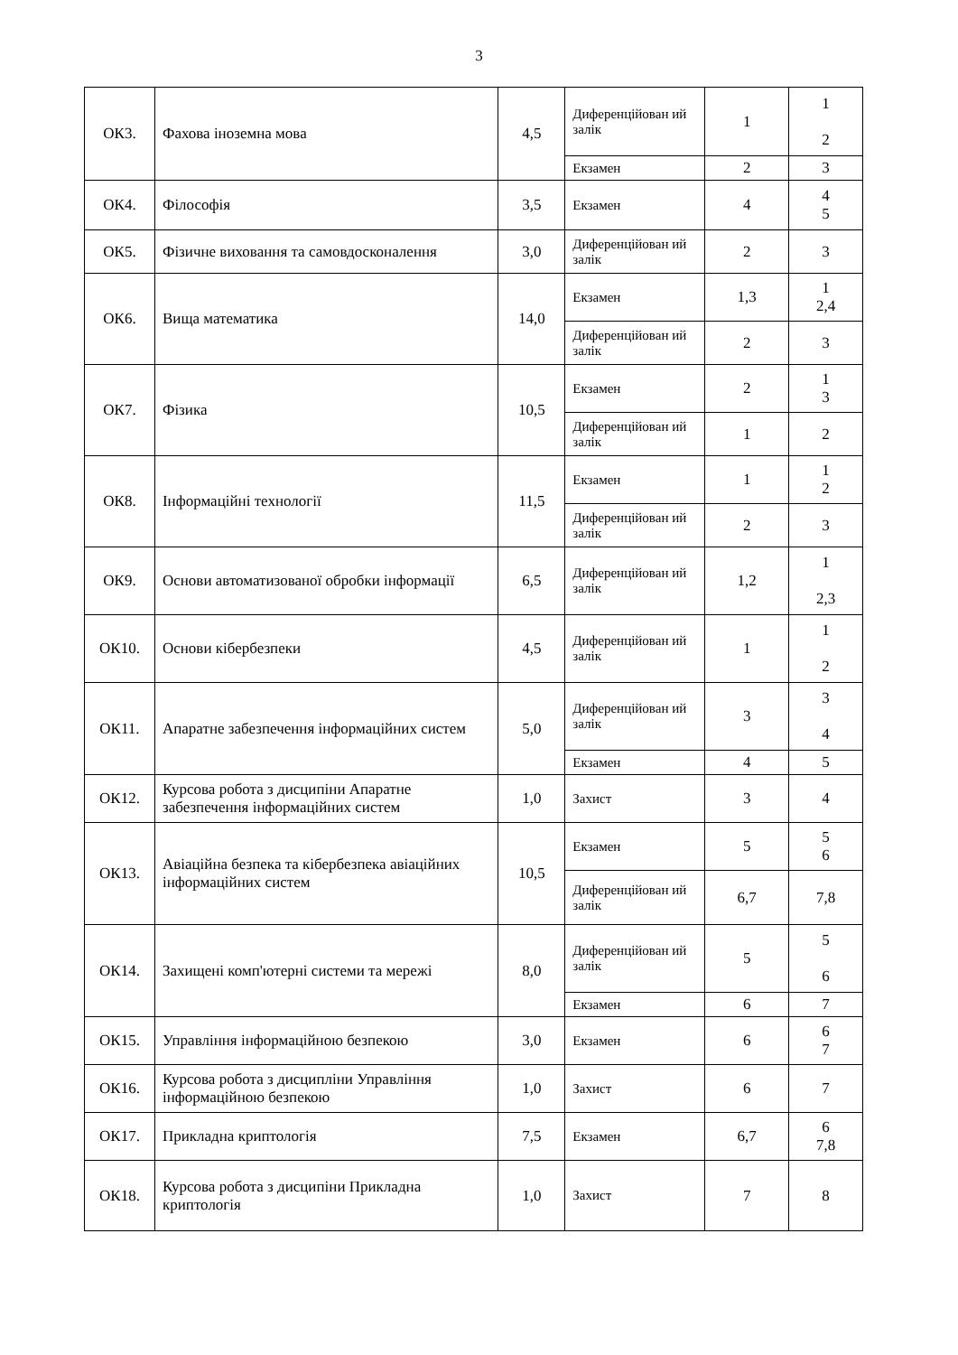3
| ОК3. | Фахова іноземна мова | 4,5 | Диференційован ий залік | 1 | 1 2 |
| | | | Екзамен | 2 | 3 |
| ОК4. | Філософія | 3,5 | Екзамен | 4 | 4 5 |
| ОК5. | Фізичне виховання та самовдосконалення | 3,0 | Диференційован ий залік | 2 | 3 |
| ОК6. | Вища математика | 14,0 | Екзамен | 1,3 | 1 2,4 |
| | | | Диференційован ий залік | 2 | 3 |
| ОК7. | Фізика | 10,5 | Екзамен | 2 | 1 3 |
| | | | Диференційован ий залік | 1 | 2 |
| ОК8. | Інформаційні технології | 11,5 | Екзамен | 1 | 1 2 |
| | | | Диференційован ий залік | 2 | 3 |
| ОК9. | Основи автоматизованої обробки інформації | 6,5 | Диференційован ий залік | 1,2 | 1 2,3 |
| ОК10. | Основи кібербезпеки | 4,5 | Диференційован ий залік | 1 | 1 2 |
| ОК11. | Апаратне забезпечення інформаційних систем | 5,0 | Диференційован ий залік | 3 | 3 4 |
| | | | Екзамен | 4 | 5 |
| ОК12. | Курсова робота з дисципіни Апаратне забезпечення інформаційних систем | 1,0 | Захист | 3 | 4 |
| ОК13. | Авіаційна безпека та кібербезпека авіаційних інформаційних систем | 10,5 | Екзамен | 5 | 5 6 |
| | | | Диференційован ий залік | 6,7 | 7,8 |
| ОК14. | Захищені комп'ютерні системи та мережі | 8,0 | Диференційован ий залік | 5 | 5 6 |
| | | | Екзамен | 6 | 7 |
| ОК15. | Управління інформаційною безпекою | 3,0 | Екзамен | 6 | 6 7 |
| ОК16. | Курсова робота з дисципліни Управління інформаційною безпекою | 1,0 | Захист | 6 | 7 |
| ОК17. | Прикладна криптологія | 7,5 | Екзамен | 6,7 | 6 7,8 |
| ОК18. | Курсова робота з дисципіни Прикладна криптологія | 1,0 | Захист | 7 | 8 |